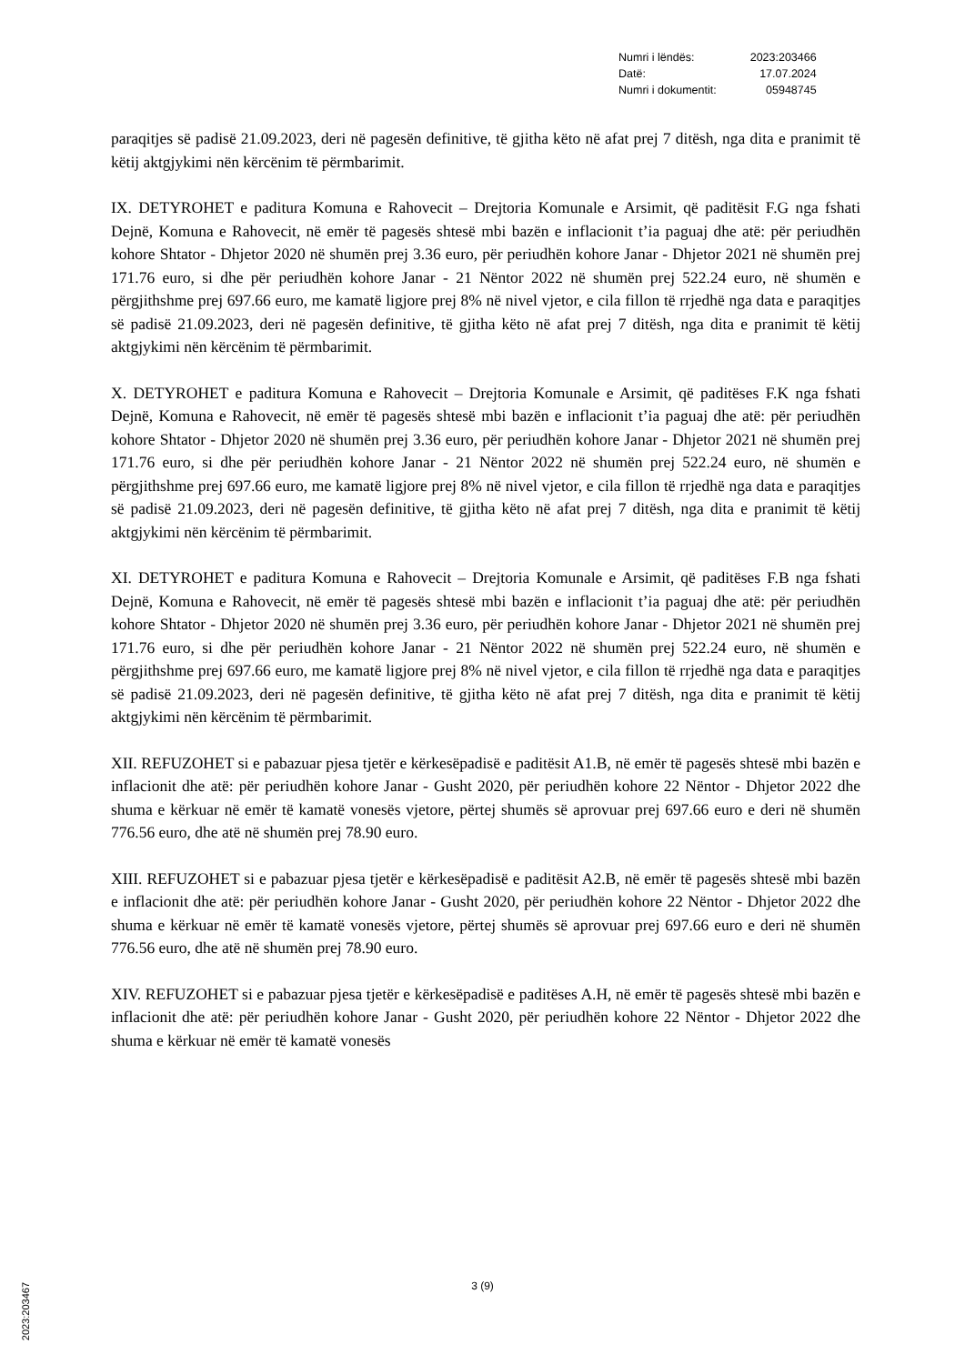| Numri i lëndës: | 2023:203466 |
| Datë: | 17.07.2024 |
| Numri i dokumentit: | 05948745 |
paraqitjes së padisë 21.09.2023, deri në pagesën definitive, të gjitha këto në afat prej 7 ditësh, nga dita e pranimit të këtij aktgjykimi nën kërcënim të përmbarimit.
IX. DETYROHET e paditura Komuna e Rahovecit – Drejtoria Komunale e Arsimit, që paditësit F.G nga fshati Dejnë, Komuna e Rahovecit, në emër të pagesës shtesë mbi bazën e inflacionit t’ia paguaj dhe atë: për periudhën kohore Shtator - Dhjetor 2020 në shumën prej 3.36 euro, për periudhën kohore Janar - Dhjetor 2021 në shumën prej 171.76 euro, si dhe për periudhën kohore Janar - 21 Nëntor 2022 në shumën prej 522.24 euro, në shumën e përgjithshme prej 697.66 euro, me kamatë ligjore prej 8% në nivel vjetor, e cila fillon të rrjedhë nga data e paraqitjes së padisë 21.09.2023, deri në pagesën definitive, të gjitha këto në afat prej 7 ditësh, nga dita e pranimit të këtij aktgjykimi nën kërcënim të përmbarimit.
X. DETYROHET e paditura Komuna e Rahovecit – Drejtoria Komunale e Arsimit, që paditëses F.K nga fshati Dejnë, Komuna e Rahovecit, në emër të pagesës shtesë mbi bazën e inflacionit t’ia paguaj dhe atë: për periudhën kohore Shtator - Dhjetor 2020 në shumën prej 3.36 euro, për periudhën kohore Janar - Dhjetor 2021 në shumën prej 171.76 euro, si dhe për periudhën kohore Janar - 21 Nëntor 2022 në shumën prej 522.24 euro, në shumën e përgjithshme prej 697.66 euro, me kamatë ligjore prej 8% në nivel vjetor, e cila fillon të rrjedhë nga data e paraqitjes së padisë 21.09.2023, deri në pagesën definitive, të gjitha këto në afat prej 7 ditësh, nga dita e pranimit të këtij aktgjykimi nën kërcënim të përmbarimit.
XI. DETYROHET e paditura Komuna e Rahovecit – Drejtoria Komunale e Arsimit, që paditëses F.B nga fshati Dejnë, Komuna e Rahovecit, në emër të pagesës shtesë mbi bazën e inflacionit t’ia paguaj dhe atë: për periudhën kohore Shtator - Dhjetor 2020 në shumën prej 3.36 euro, për periudhën kohore Janar - Dhjetor 2021 në shumën prej 171.76 euro, si dhe për periudhën kohore Janar - 21 Nëntor 2022 në shumën prej 522.24 euro, në shumën e përgjithshme prej 697.66 euro, me kamatë ligjore prej 8% në nivel vjetor, e cila fillon të rrjedhë nga data e paraqitjes së padisë 21.09.2023, deri në pagesën definitive, të gjitha këto në afat prej 7 ditësh, nga dita e pranimit të këtij aktgjykimi nën kërcënim të përmbarimit.
XII. REFUZOHET si e pabazuar pjesa tjetër e kërkesëpadisë e paditësit A1.B, në emër të pagesës shtesë mbi bazën e inflacionit dhe atë: për periudhën kohore Janar - Gusht 2020, për periudhën kohore 22 Nëntor - Dhjetor 2022 dhe shuma e kërkuar në emër të kamatë vonesës vjetore, përtej shumës së aprovuar prej 697.66 euro e deri në shumën 776.56 euro, dhe atë në shumën prej 78.90 euro.
XIII. REFUZOHET si e pabazuar pjesa tjetër e kërkesëpadisë e paditësit A2.B, në emër të pagesës shtesë mbi bazën e inflacionit dhe atë: për periudhën kohore Janar - Gusht 2020, për periudhën kohore 22 Nëntor - Dhjetor 2022 dhe shuma e kërkuar në emër të kamatë vonesës vjetore, përtej shumës së aprovuar prej 697.66 euro e deri në shumën 776.56 euro, dhe atë në shumën prej 78.90 euro.
XIV. REFUZOHET si e pabazuar pjesa tjetër e kërkesëpadisë e paditëses A.H, në emër të pagesës shtesë mbi bazën e inflacionit dhe atë: për periudhën kohore Janar - Gusht 2020, për periudhën kohore 22 Nëntor - Dhjetor 2022 dhe shuma e kërkuar në emër të kamatë vonesës
3 (9)
2023:203467